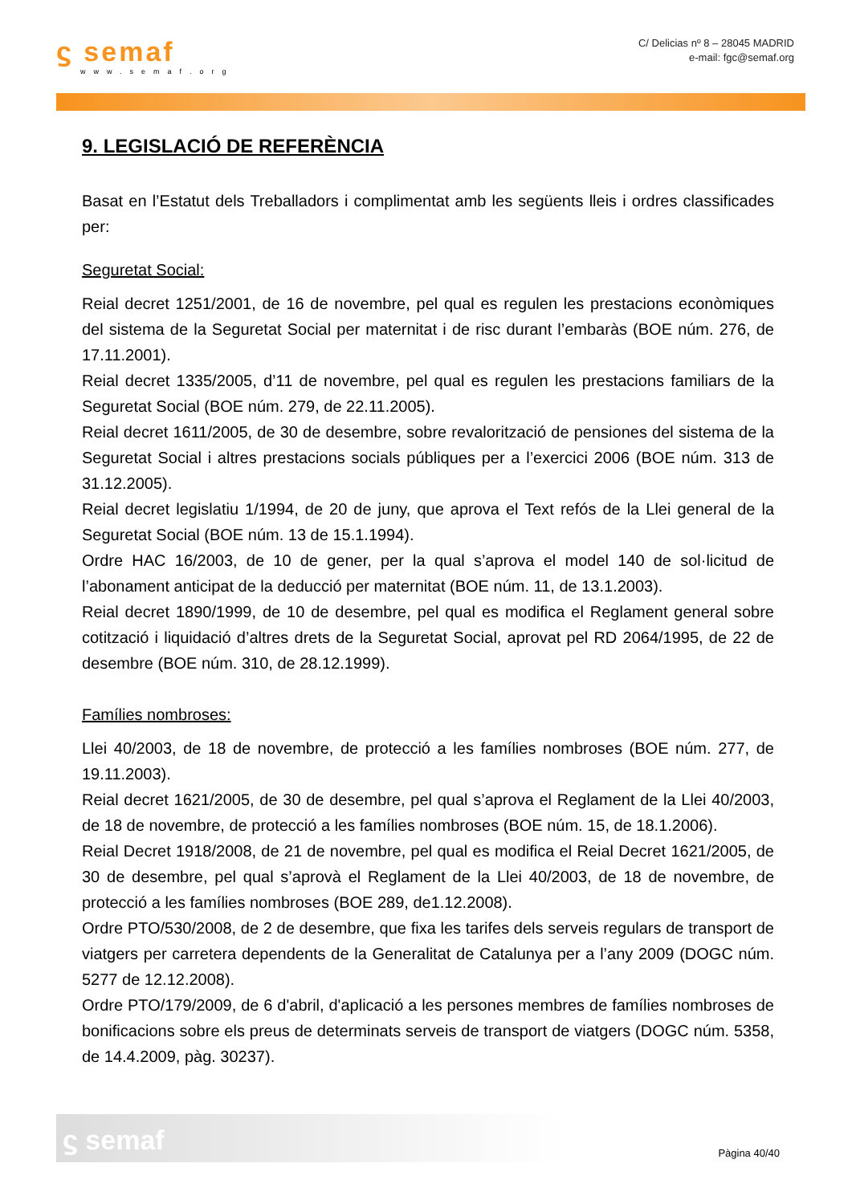ϛ semaf
www.semaf.org
C/ Delicias nº 8 – 28045 MADRID
e-mail: fgc@semaf.org
9. LEGISLACIÓ DE REFERÈNCIA
Basat en l’Estatut dels Treballadors i complimentat amb les següents lleis i ordres classificades per:
Seguretat Social:
Reial decret 1251/2001, de 16 de novembre, pel qual es regulen les prestacions econòmiques del sistema de la Seguretat Social per maternitat i de risc durant l’embaràs (BOE núm. 276, de 17.11.2001).
Reial decret 1335/2005, d’11 de novembre, pel qual es regulen les prestacions familiars de la Seguretat Social (BOE núm. 279, de 22.11.2005).
Reial decret 1611/2005, de 30 de desembre, sobre revalorització de pensiones del sistema de la Seguretat Social i altres prestacions socials públiques per a l’exercici 2006 (BOE núm. 313 de 31.12.2005).
Reial decret legislatiu 1/1994, de 20 de juny, que aprova el Text refós de la Llei general de la Seguretat Social (BOE núm. 13 de 15.1.1994).
Ordre HAC 16/2003, de 10 de gener, per la qual s’aprova el model 140 de sol·licitud de l’abonament anticipat de la deducció per maternitat (BOE núm. 11, de 13.1.2003).
Reial decret 1890/1999, de 10 de desembre, pel qual es modifica el Reglament general sobre cotització i liquidació d’altres drets de la Seguretat Social, aprovat pel RD 2064/1995, de 22 de desembre (BOE núm. 310, de 28.12.1999).
Famílies nombroses:
Llei 40/2003, de 18 de novembre, de protecció a les famílies nombroses (BOE núm. 277, de 19.11.2003).
Reial decret 1621/2005, de 30 de desembre, pel qual s’aprova el Reglament de la Llei 40/2003, de 18 de novembre, de protecció a les famílies nombroses (BOE núm. 15, de 18.1.2006).
Reial Decret 1918/2008, de 21 de novembre, pel qual es modifica el Reial Decret 1621/2005, de 30 de desembre, pel qual s’aprovà el Reglament de la Llei 40/2003, de 18 de novembre, de protecció a les famílies nombroses (BOE 289, de1.12.2008).
Ordre PTO/530/2008, de 2 de desembre, que fixa les tarifes dels serveis regulars de transport de viatgers per carretera dependents de la Generalitat de Catalunya per a l’any 2009 (DOGC núm. 5277 de 12.12.2008).
Ordre PTO/179/2009, de 6 d'abril, d'aplicació a les persones membres de famílies nombroses de bonificacions sobre els preus de determinats serveis de transport de viatgers (DOGC núm. 5358, de 14.4.2009, pàg. 30237).
ϛ semaf
Pàgina 40/40